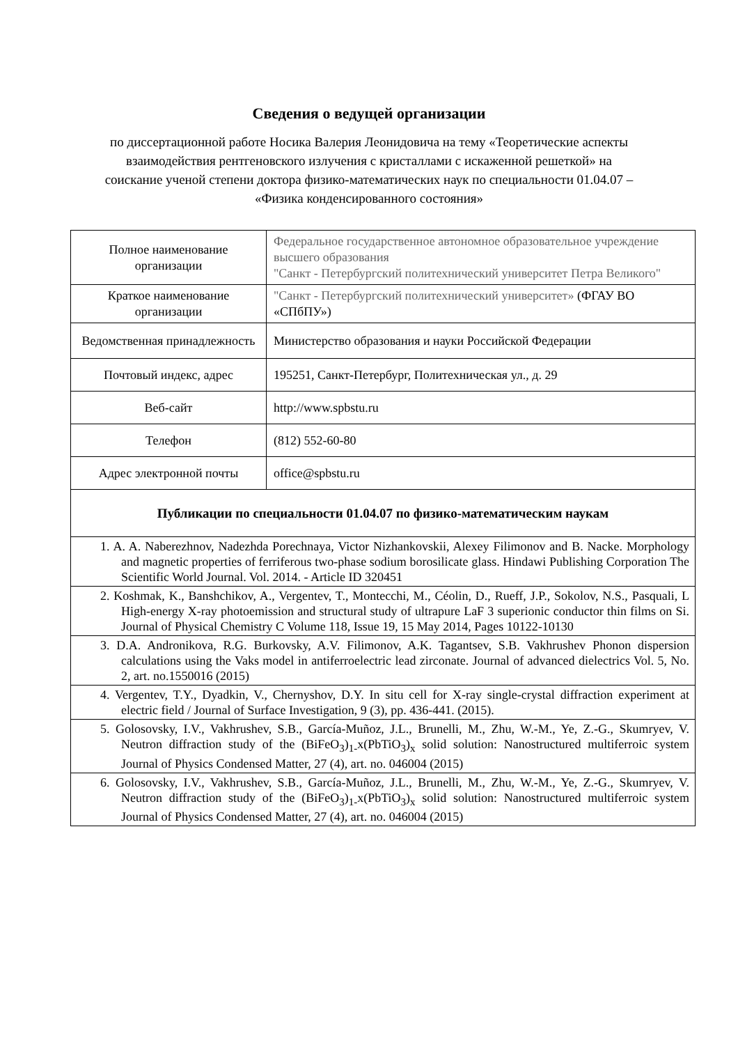Сведения о ведущей организации
по диссертационной работе Носика Валерия Леонидовича на тему «Теоретические аспекты взаимодействия рентгеновского излучения с кристаллами с искаженной решеткой» на соискание ученой степени доктора физико-математических наук по специальности 01.04.07 – «Физика конденсированного состояния»
| Полное наименование организации | Федеральное государственное автономное образовательное учреждение высшего образования "Санкт - Петербургский политехнический университет Петра Великого" |
| Краткое наименование организации | "Санкт - Петербургский политехнический университет» (ФГАУ ВО «СПбПУ») |
| Ведомственная принадлежность | Министерство образования и науки Российской Федерации |
| Почтовый индекс, адрес | 195251, Санкт-Петербург, Политехническая ул., д. 29 |
| Веб-сайт | http://www.spbstu.ru |
| Телефон | (812) 552-60-80 |
| Адрес электронной почты | office@spbstu.ru |
| Публикации по специальности 01.04.07 по физико-математическим наукам | |
| 1. A. A. Naberezhnov, Nadezhda Porechnaya, Victor Nizhankovskii, Alexey Filimonov and B. Nacke. Morphology and magnetic properties of ferriferous two-phase sodium borosilicate glass. Hindawi Publishing Corporation The Scientific World Journal. Vol. 2014. - Article ID 320451 | |
| 2. Koshmak, K., Banshchikov, A., Vergentev, T., Montecchi, M., Céolin, D., Rueff, J.P., Sokolov, N.S., Pasquali, L High-energy X-ray photoemission and structural study of ultrapure LaF 3 superionic conductor thin films on Si. Journal of Physical Chemistry C Volume 118, Issue 19, 15 May 2014, Pages 10122-10130 | |
| 3. D.A. Andronikova, R.G. Burkovsky, A.V. Filimonov, A.K. Tagantsev, S.B. Vakhrushev Phonon dispersion calculations using the Vaks model in antiferroelectric lead zirconate. Journal of advanced dielectrics Vol. 5, No. 2, art. no.1550016 (2015) | |
| 4. Vergentev, T.Y., Dyadkin, V., Chernyshov, D.Y. In situ cell for X-ray single-crystal diffraction experiment at electric field / Journal of Surface Investigation, 9 (3), pp. 436-441. (2015). | |
| 5. Golosovsky, I.V., Vakhrushev, S.B., García-Muñoz, J.L., Brunelli, M., Zhu, W.-M., Ye, Z.-G., Skumryev, V. Neutron diffraction study of the (BiFeO<sub>3</sub>)<sub>1-</sub>x(PbTiO<sub>3</sub>)<sub>x</sub> solid solution: Nanostructured multiferroic system Journal of Physics Condensed Matter, 27 (4), art. no. 046004 (2015) | |
| 6. Golosovsky, I.V., Vakhrushev, S.B., García-Muñoz, J.L., Brunelli, M., Zhu, W.-M., Ye, Z.-G., Skumryev, V. Neutron diffraction study of the (BiFeO<sub>3</sub>)<sub>1-</sub>x(PbTiO<sub>3</sub>)<sub>x</sub> solid solution: Nanostructured multiferroic system Journal of Physics Condensed Matter, 27 (4), art. no. 046004 (2015) | |